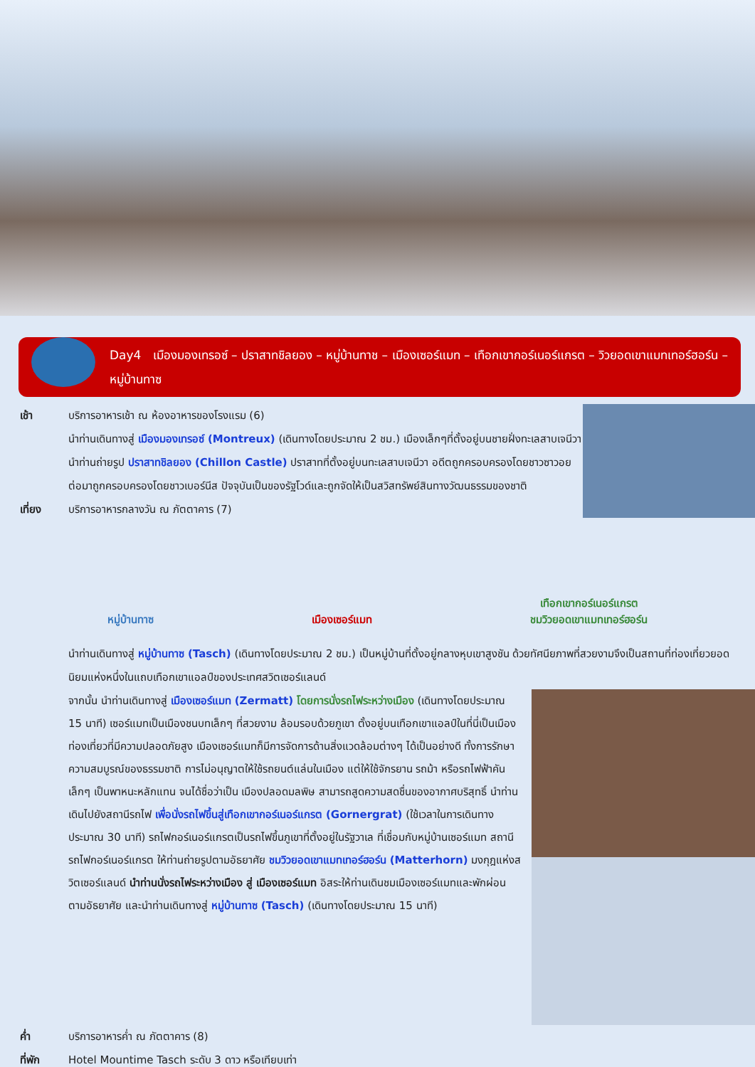Day4 เมืองมองเทรอซ์ – ปราสาทชิลยอง – หมู่บ้านทาช – เมืองเซอร์แมท – เทือกเขากอร์เนอร์แกรต – วิวยอดเขาแมทเทอร์ฮอร์น – หมู่บ้านทาซ
เช้า บริการอาหารเช้า ณ ห้องอาหารของโรงแรม (6)
นำท่านเดินทางสู่ เมืองมองเทรอซ์ (Montreux) (เดินทางโดยประมาณ 2 ชม.) เมืองเล็กๆที่ตั้งอยู่บนชายฝั่งทะเลสาบเจนีวา นำท่านถ่ายรูป ปราสาทชิลยอง (Chillon Castle) ปราสาทที่ตั้งอยู่บนทะเลสาบเจนีวา อดีตถูกครอบครองโดยชาวซาวอย ต่อมาถูกครอบครองโดยชาวเบอร์นีส ปัจจุบันเป็นของรัฐโวด์และถูกจัดให้เป็นสวิสทรัพย์สินทางวัฒนธรรมของชาติ
เที่ยง บริการอาหารกลางวัน ณ ภัตตาคาร (7)
หมู่บ้านทาซ
เมืองเซอร์แมท
เทือกเขากอร์เนอร์แกรต
ชมวิวยอดเขาแมทเทอร์ฮอร์น
นำท่านเดินทางสู่ หมู่บ้านทาซ (Tasch) (เดินทางโดยประมาณ 2 ชม.) เป็นหมู่บ้านที่ตั้งอยู่กลางหุบเขาสูงชัน ด้วยทัศนียภาพที่สวยงามจึงเป็นสถานที่ท่องเที่ยวยอดนิยมแห่งหนึ่งในแถบเทือกเขาแอลป์ของประเทศสวิตเซอร์แลนด์
จากนั้น นำท่านเดินทางสู่ เมืองเซอร์แมท (Zermatt) โดยการนั่งรถไฟระหว่างเมือง (เดินทางโดยประมาณ 15 นาที) เซอร์แมทเป็นเมืองชนบทเล็กๆ ที่สวยงาม ล้อมรอบด้วยภูเขา ตั้งอยู่บนเทือกเขาแอลป์ในที่นี่เป็นเมืองท่องเที่ยวที่มีความปลอดภัยสูง เมืองเซอร์แมทก็มีการจัดการด้านสิ่งแวดล้อมต่างๆ ได้เป็นอย่างดี ทั้งการรักษาความสมบูรณ์ของธรรมชาติ การไม่อนุญาตให้ใช้รถยนต์แล่นในเมือง แต่ให้ใช้จักรยาน รถม้า หรือรถไฟฟ้าคันเล็กๆ เป็นพาหนะหลักแทน จนได้ชื่อว่าเป็น เมืองปลอดมลพิษ สามารถสูดความสดชื่นของอากาศบริสุทธิ์ นำท่านเดินไปยังสถานีรถไฟ เพื่อนั่งรถไฟขึ้นสู่เทือกเขากอร์เนอร์แกรต (Gornergrat) (ใช้เวลาในการเดินทางประมาณ 30 นาที) รถไฟกอร์เนอร์แกรตเป็นรถไฟขึ้นภูเขาที่ตั้งอยู่ในรัฐวาเล ที่เชื่อมกับหมู่บ้านเซอร์แมท สถานีรถไฟกอร์เนอร์แกรต ให้ท่านถ่ายรูปตามอัธยาศัย ชมวิวยอดเขาแมทเทอร์ฮอร์น (Matterhorn) มงกุฎแห่งสวิตเซอร์แลนด์ นำท่านนั่งรถไฟระหว่างเมือง สู่ เมืองเซอร์แมท อิสระให้ท่านเดินชมเมืองเซอร์แมทและพักผ่อนตามอัธยาศัย และนำท่านเดินทางสู่ หมู่บ้านทาซ (Tasch) (เดินทางโดยประมาณ 15 นาที)
ค่ำ บริการอาหารค่ำ ณ ภัตตาคาร (8)
ที่พัก Hotel Mountime Tasch ระดับ 3 ดาว หรือเทียบเท่า